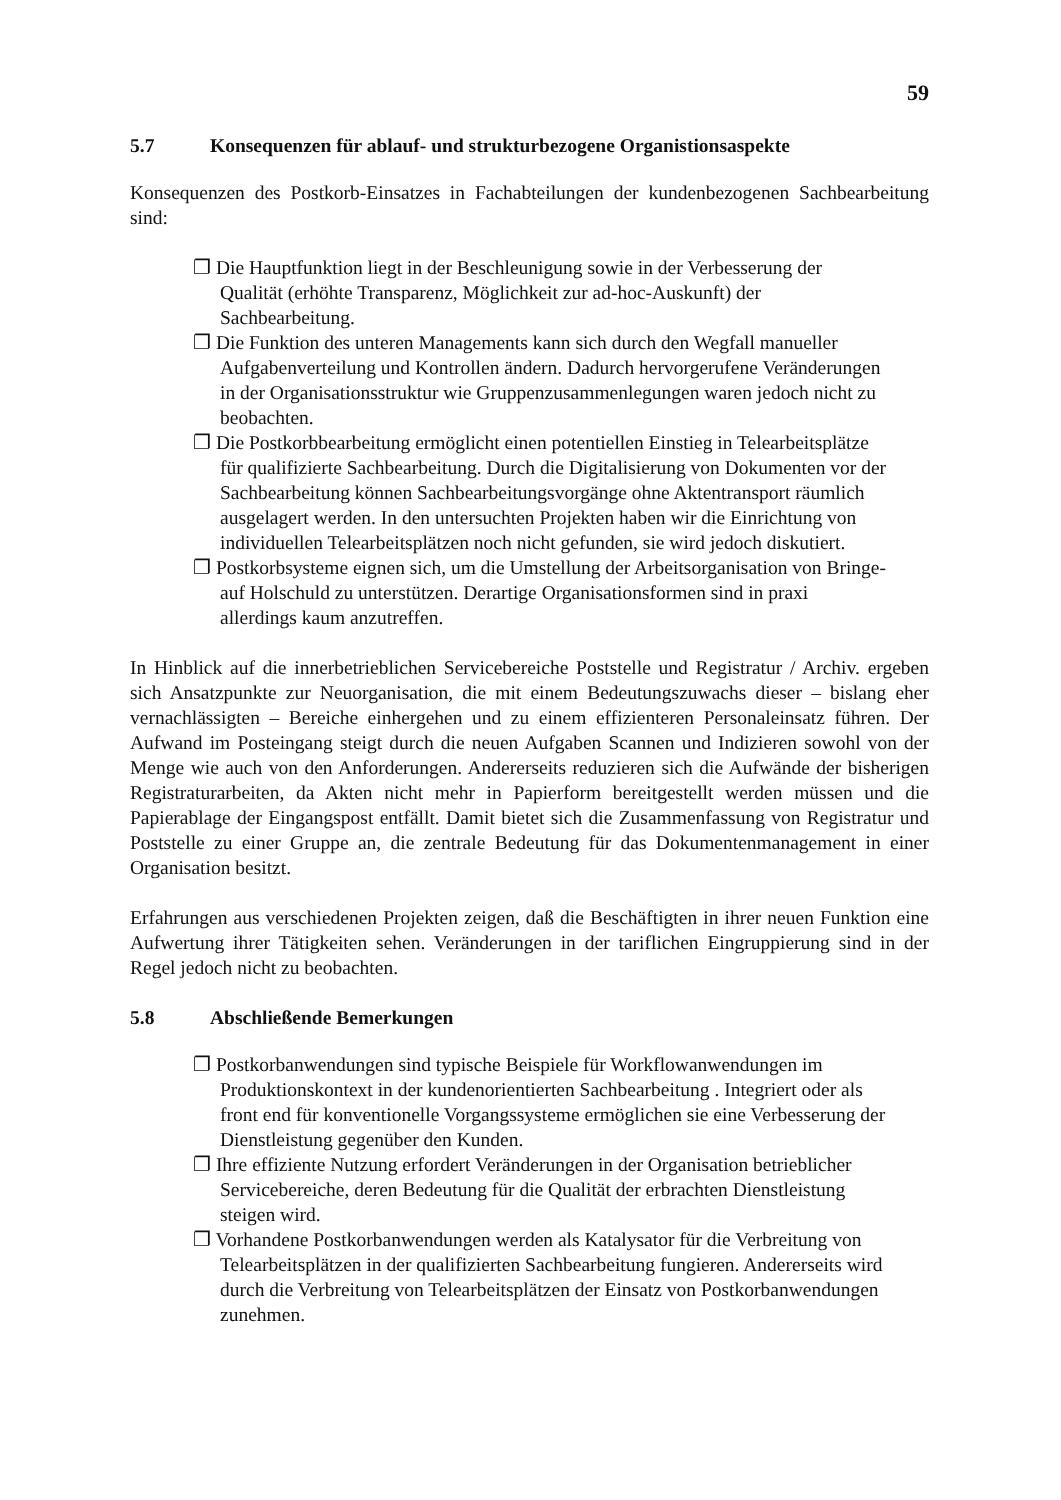59
5.7 Konsequenzen für ablauf- und strukturbezogene Organistionsaspekte
Konsequenzen des Postkorb-Einsatzes in Fachabteilungen der kundenbezogenen Sachbearbeitung sind:
❐ Die Hauptfunktion liegt in der Beschleunigung sowie in der Verbesserung der Qualität (erhöhte Transparenz, Möglichkeit zur ad-hoc-Auskunft) der Sachbearbeitung.
❐ Die Funktion des unteren Managements kann sich durch den Wegfall manueller Aufgabenverteilung und Kontrollen ändern. Dadurch hervorgerufene Veränderungen in der Organisationsstruktur wie Gruppenzusammenlegungen waren jedoch nicht zu beobachten.
❐ Die Postkorbbearbeitung ermöglicht einen potentiellen Einstieg in Telearbeitsplätze für qualifizierte Sachbearbeitung. Durch die Digitalisierung von Dokumenten vor der Sachbearbeitung können Sachbearbeitungsvorgänge ohne Aktentransport räumlich ausgelagert werden. In den untersuchten Projekten haben wir die Einrichtung von individuellen Telearbeitsplätzen noch nicht gefunden, sie wird jedoch diskutiert.
❐ Postkorbsysteme eignen sich, um die Umstellung der Arbeitsorganisation von Bringe- auf Holschuld zu unterstützen. Derartige Organisationsformen sind in praxi allerdings kaum anzutreffen.
In Hinblick auf die innerbetrieblichen Servicebereiche Poststelle und Registratur / Archiv. ergeben sich Ansatzpunkte zur Neuorganisation, die mit einem Bedeutungszuwachs dieser – bislang eher vernachlässigten – Bereiche einhergehen und zu einem effizienteren Personaleinsatz führen. Der Aufwand im Posteingang steigt durch die neuen Aufgaben Scannen und Indizieren sowohl von der Menge wie auch von den Anforderungen. Andererseits reduzieren sich die Aufwände der bisherigen Registraturarbeiten, da Akten nicht mehr in Papierform bereitgestellt werden müssen und die Papierablage der Eingangspost entfällt. Damit bietet sich die Zusammenfassung von Registratur und Poststelle zu einer Gruppe an, die zentrale Bedeutung für das Dokumentenmanagement in einer Organisation besitzt.
Erfahrungen aus verschiedenen Projekten zeigen, daß die Beschäftigten in ihrer neuen Funktion eine Aufwertung ihrer Tätigkeiten sehen. Veränderungen in der tariflichen Eingruppierung sind in der Regel jedoch nicht zu beobachten.
5.8 Abschließende Bemerkungen
❐ Postkorbanwendungen sind typische Beispiele für Workflowanwendungen im Produktionskontext in der kundenorientierten Sachbearbeitung . Integriert oder als front end für konventionelle Vorgangssysteme ermöglichen sie eine Verbesserung der Dienstleistung gegenüber den Kunden.
❐ Ihre effiziente Nutzung erfordert Veränderungen in der Organisation betrieblicher Servicebereiche, deren Bedeutung für die Qualität der erbrachten Dienstleistung steigen wird.
❐ Vorhandene Postkorbanwendungen werden als Katalysator für die Verbreitung von Telearbeitsplätzen in der qualifizierten Sachbearbeitung fungieren. Andererseits wird durch die Verbreitung von Telearbeitsplätzen der Einsatz von Postkorbanwendungen zunehmen.